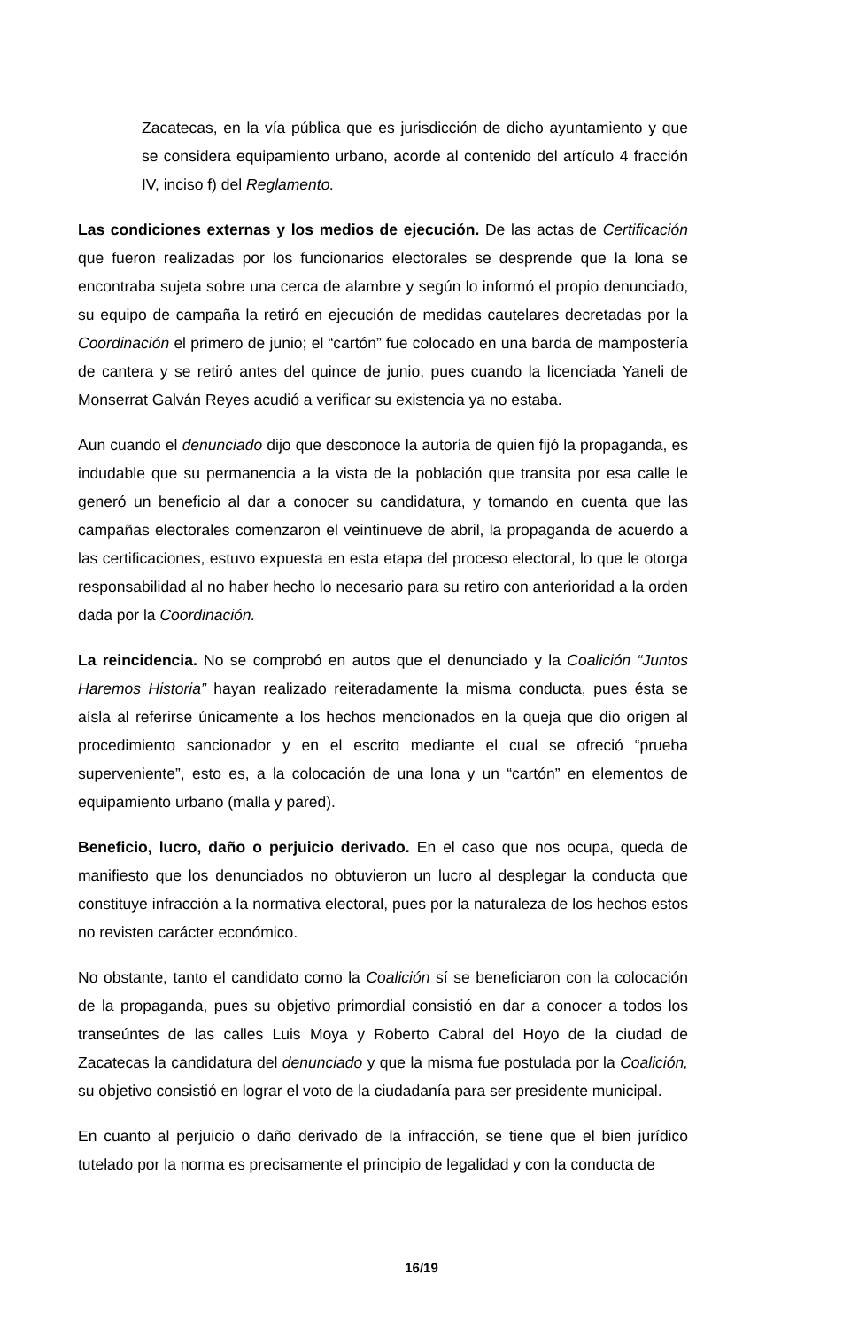Zacatecas, en la vía pública que es jurisdicción de dicho ayuntamiento y que se considera equipamiento urbano, acorde al contenido del artículo 4 fracción IV, inciso f) del Reglamento.
Las condiciones externas y los medios de ejecución. De las actas de Certificación que fueron realizadas por los funcionarios electorales se desprende que la lona se encontraba sujeta sobre una cerca de alambre y según lo informó el propio denunciado, su equipo de campaña la retiró en ejecución de medidas cautelares decretadas por la Coordinación el primero de junio; el “cartón” fue colocado en una barda de mampostería de cantera y se retiró antes del quince de junio, pues cuando la licenciada Yaneli de Monserrat Galván Reyes acudió a verificar su existencia ya no estaba.
Aun cuando el denunciado dijo que desconoce la autoría de quien fijó la propaganda, es indudable que su permanencia a la vista de la población que transita por esa calle le generó un beneficio al dar a conocer su candidatura, y tomando en cuenta que las campañas electorales comenzaron el veintinueve de abril, la propaganda de acuerdo a las certificaciones, estuvo expuesta en esta etapa del proceso electoral, lo que le otorga responsabilidad al no haber hecho lo necesario para su retiro con anterioridad a la orden dada por la Coordinación.
La reincidencia. No se comprobó en autos que el denunciado y la Coalición “Juntos Haremos Historia” hayan realizado reiteradamente la misma conducta, pues ésta se aísla al referirse únicamente a los hechos mencionados en la queja que dio origen al procedimiento sancionador y en el escrito mediante el cual se ofreció “prueba superveniente”, esto es, a la colocación de una lona y un “cartón” en elementos de equipamiento urbano (malla y pared).
Beneficio, lucro, daño o perjuicio derivado. En el caso que nos ocupa, queda de manifiesto que los denunciados no obtuvieron un lucro al desplegar la conducta que constituye infracción a la normativa electoral, pues por la naturaleza de los hechos estos no revisten carácter económico.
No obstante, tanto el candidato como la Coalición sí se beneficiaron con la colocación de la propaganda, pues su objetivo primordial consistió en dar a conocer a todos los transeúntes de las calles Luis Moya y Roberto Cabral del Hoyo de la ciudad de Zacatecas la candidatura del denunciado y que la misma fue postulada por la Coalición, su objetivo consistió en lograr el voto de la ciudadanía para ser presidente municipal.
En cuanto al perjuicio o daño derivado de la infracción, se tiene que el bien jurídico tutelado por la norma es precisamente el principio de legalidad y con la conducta de
16/19